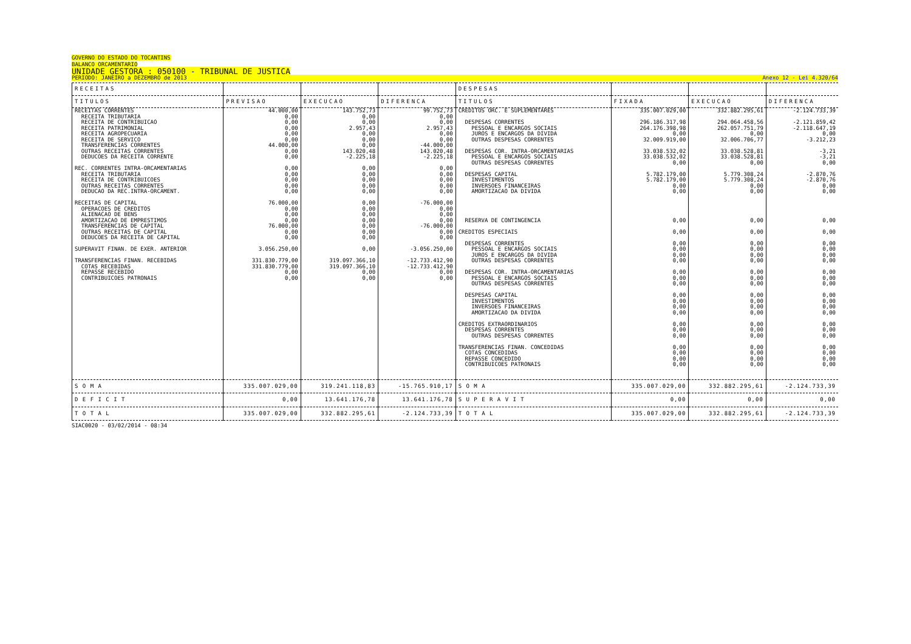GOVERNO DO ESTADO DO TOCANTINS
BALANCO ORCAMENTARIO
UNIDADE GESTORA : 050100 - TRIBUNAL DE JUSTICA
PERIODO: JANEIRO a DEZEMBRO de 2013 Anexo 12 - Lei 4.320/64
| RECEITAS | | | | DESPESAS | | | |
| --- | --- | --- | --- | --- | --- | --- | --- |
| TITULOS | PREVISAO | EXECUCAO | DIFERENCA | TITULOS | FIXADA | EXECUCAO | DIFERENCA |
| RECEITAS CORRENTES RECEITA TRIBUTARIA RECEITA DE CONTRIBUICAO RECEITA PATRIMONIAL RECEITA AGROPECUARIA RECEITA DE SERVICO TRANSFERENCIAS CORRENTES OUTRAS RECEITAS CORRENTES DEDUCOES DA RECEITA CORRENTE REC. CORRENTES INTRA-ORCAMENTARIAS RECEITA TRIBUTARIA RECEITA DE CONTRIBUICOES OUTRAS RECEITAS CORRENTES DEDUCAO DA REC.INTRA-ORCAMENT. RECEITAS DE CAPITAL OPERACOES DE CREDITOS ALIENACAO DE BENS AMORTIZACAO DE EMPRESTIMOS TRANSFERENCIAS DE CAPITAL OUTRAS RECEITAS DE CAPITAL DEDUCOES DA RECEITA DE CAPITAL SUPERAVIT FINAN. DE EXER. ANTERIOR TRANSFERENCIAS FINAN. RECEBIDAS COTAS RECEBIDAS REPASSE RECEBIDO CONTRIBUICOES PATRONAIS | 44.000,00 0,00 0,00 0,00 0,00 0,00 44.000,00 0,00 0,00 0,00 0,00 0,00 0,00 0,00 76.000,00 0,00 0,00 0,00 76.000,00 0,00 0,00 3.056.250,00 331.830.779,00 331.830.779,00 0,00 0,00 | 143.752,73 0,00 0,00 2.957,43 0,00 0,00 0,00 143.020,48 -2.225,18 0,00 0,00 0,00 0,00 0,00 0,00 0,00 0,00 0,00 0,00 0,00 0,00 0,00 319.097.366,10 319.097.366,10 0,00 0,00 | 99.752,73 0,00 0,00 2.957,43 0,00 0,00 -44.000,00 143.020,48 -2.225,18 0,00 0,00 0,00 0,00 0,00 -76.000,00 0,00 0,00 0,00 -76.000,00 0,00 0,00 -3.056.250,00 -12.733.412,90 -12.733.412,90 0,00 0,00 | CREDITOS ORC. E SUPLEMENTARES DESPESAS CORRENTES PESSOAL E ENCARGOS SOCIAIS JUROS E ENCARGOS DA DIVIDA OUTRAS DESPESAS CORRENTES DESPESAS COR. INTRA-ORCAMENTARIAS PESSOAL E ENCARGOS SOCIAIS OUTRAS DESPESAS CORRENTES DESPESAS CAPITAL INVESTIMENTOS INVERSOES FINANCEIRAS AMORTIZACAO DA DIVIDA RESERVA DE CONTINGENCIA CREDITOS ESPECIAIS DESPESAS CORRENTES PESSOAL E ENCARGOS SOCIAIS JUROS E ENCARGOS DA DIVIDA OUTRAS DESPESAS CORRENTES DESPESAS COR. INTRA-ORCAMENTARIAS PESSOAL E ENCARGOS SOCIAIS OUTRAS DESPESAS CORRENTES DESPESAS CAPITAL INVESTIMENTOS INVERSOES FINANCEIRAS AMORTIZACAO DA DIVIDA CREDITOS EXTRAORDINARIOS DESPESAS CORRENTES OUTRAS DESPESAS CORRENTES TRANSFERENCIAS FINAN. CONCEDIDAS COTAS CONCEDIDAS REPASSE CONCEDIDO CONTRIBUICOES PATRONAIS | 335.007.029,00 296.186.317,98 264.176.398,98 0,00 32.009.919,00 33.038.532,02 33.038.532,02 0,00 5.782.179,00 5.782.179,00 0,00 0,00 0,00 0,00 0,00 0,00 0,00 0,00 0,00 0,00 0,00 0,00 0,00 0,00 0,00 0,00 0,00 0,00 0,00 0,00 0,00 0,00 | 332.882.295,61 294.064.458,56 262.057.751,79 0,00 32.006.706,77 33.038.528,81 33.038.528,81 0,00 5.779.308,24 5.779.308,24 0,00 0,00 0,00 0,00 0,00 0,00 0,00 0,00 0,00 0,00 0,00 0,00 0,00 0,00 0,00 0,00 0,00 0,00 0,00 0,00 0,00 0,00 | -2.124.733,39 -2.121.859,42 -2.118.647,19 0,00 -3.212,23 -3,21 -3,21 0,00 -2.870,76 -2.870,76 0,00 0,00 0,00 0,00 0,00 0,00 0,00 0,00 0,00 0,00 0,00 0,00 0,00 0,00 0,00 0,00 0,00 0,00 0,00 0,00 0,00 0,00 |
| S O M A | 335.007.029,00 | 319.241.118,83 | -15.765.910,17 | S O M A | 335.007.029,00 | 332.882.295,61 | -2.124.733,39 |
| D E F I C I T | 0,00 | 13.641.176,78 | 13.641.176,78 | S U P E R A V I T | 0,00 | 0,00 | 0,00 |
| T O T A L | 335.007.029,00 | 332.882.295,61 | -2.124.733,39 | T O T A L | 335.007.029,00 | 332.882.295,61 | -2.124.733,39 |
SIAC0020 - 03/02/2014 - 08:34